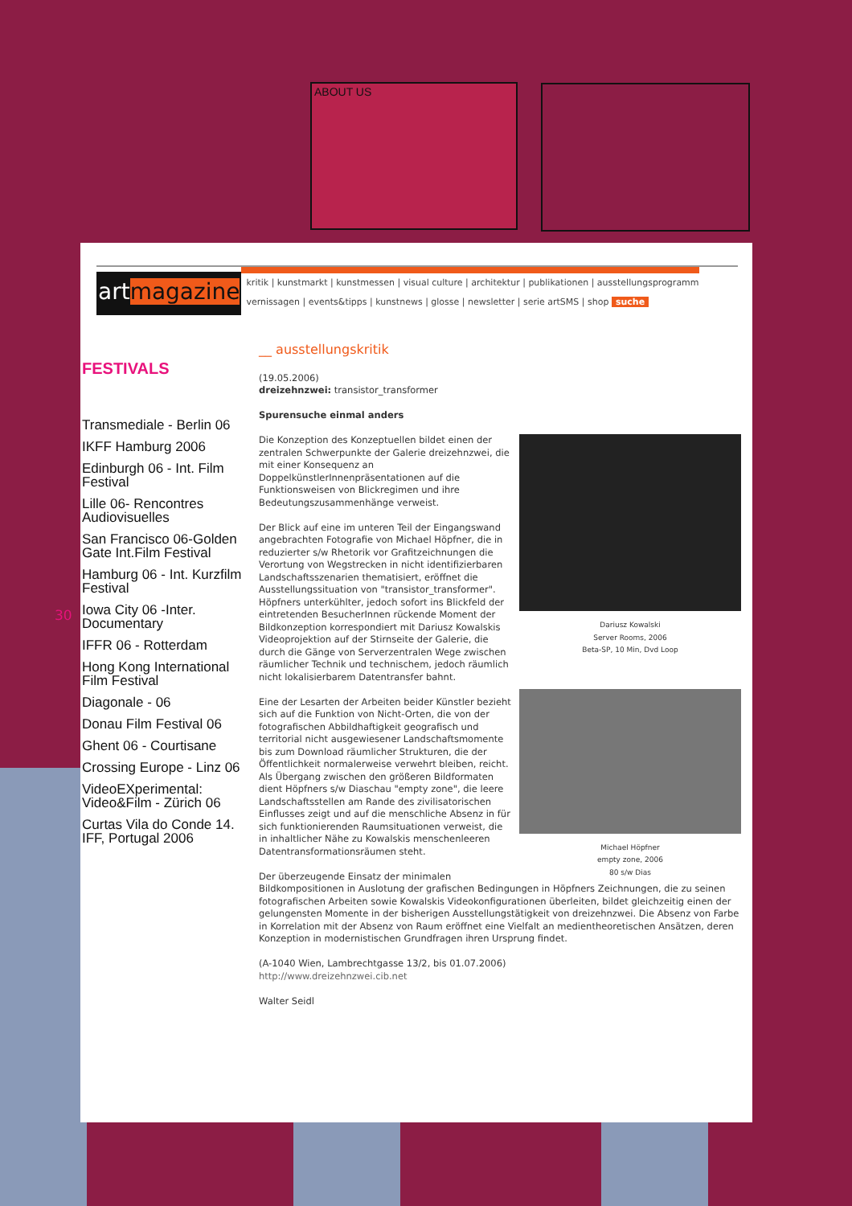ABOUT US
30
artmagazine
kritik | kunstmarkt | kunstmessen | visual culture | architektur | publikationen | ausstellungsprogramm
vernissagen | events&tipps | kunstnews | glosse | newsletter | serie artSMS | shop suche
FESTIVALS
Transmediale - Berlin 06
IKFF Hamburg 2006
Edinburgh 06 - Int. Film Festival
Lille 06- Rencontres Audiovisuelles
San Francisco 06-Golden Gate Int.Film Festival
Hamburg 06 - Int. Kurzfilm Festival
Iowa City 06 -Inter. Documentary
IFFR 06 - Rotterdam
Hong Kong International Film Festival
Diagonale - 06
Donau Film Festival 06
Ghent 06 - Courtisane
Crossing Europe - Linz 06
VideoEXperimental: Video&Film - Zürich 06
Curtas Vila do Conde 14. IFF, Portugal 2006
__ ausstellungskritik
(19.05.2006)
dreizehnzwei: transistor_transformer
Spurensuche einmal anders
Dariusz Kowalski
Server Rooms, 2006
Beta-SP, 10 Min, Dvd Loop
Michael Höpfner
empty zone, 2006
80 s/w Dias
Die Konzeption des Konzeptuellen bildet einen der zentralen Schwerpunkte der Galerie dreizehnzwei, die mit einer Konsequenz an DoppelkünstlerInnenpräsentationen auf die Funktionsweisen von Blickregimen und ihre Bedeutungszusammenhänge verweist.
Der Blick auf eine im unteren Teil der Eingangswand angebrachten Fotografie von Michael Höpfner, die in reduzierter s/w Rhetorik vor Grafitzeichnungen die Verortung von Wegstrecken in nicht identifizierbaren Landschaftsszenarien thematisiert, eröffnet die Ausstellungssituation von "transistor_transformer". Höpfners unterkühlter, jedoch sofort ins Blickfeld der eintretenden BesucherInnen rückende Moment der Bildkonzeption korrespondiert mit Dariusz Kowalskis Videoprojektion auf der Stirnseite der Galerie, die durch die Gänge von Serverzentralen Wege zwischen räumlicher Technik und technischem, jedoch räumlich nicht lokalisierbarem Datentransfer bahnt.
Eine der Lesarten der Arbeiten beider Künstler bezieht sich auf die Funktion von Nicht-Orten, die von der fotografischen Abbildhaftigkeit geografisch und territorial nicht ausgewiesener Landschaftsmomente bis zum Download räumlicher Strukturen, die der Öffentlichkeit normalerweise verwehrt bleiben, reicht. Als Übergang zwischen den größeren Bildformaten dient Höpfners s/w Diaschau "empty zone", die leere Landschaftsstellen am Rande des zivilisatorischen Einflusses zeigt und auf die menschliche Absenz in für sich funktionierenden Raumsituationen verweist, die in inhaltlicher Nähe zu Kowalskis menschenleeren Datentransformationsräumen steht.
Der überzeugende Einsatz der minimalen Bildkompositionen in Auslotung der grafischen Bedingungen in Höpfners Zeichnungen, die zu seinen fotografischen Arbeiten sowie Kowalskis Videokonfigurationen überleiten, bildet gleichzeitig einen der gelungensten Momente in der bisherigen Ausstellungstätigkeit von dreizehnzwei. Die Absenz von Farbe in Korrelation mit der Absenz von Raum eröffnet eine Vielfalt an medientheoretischen Ansätzen, deren Konzeption in modernistischen Grundfragen ihren Ursprung findet.
(A-1040 Wien, Lambrechtgasse 13/2, bis 01.07.2006)
http://www.dreizehnzwei.cib.net
Walter Seidl